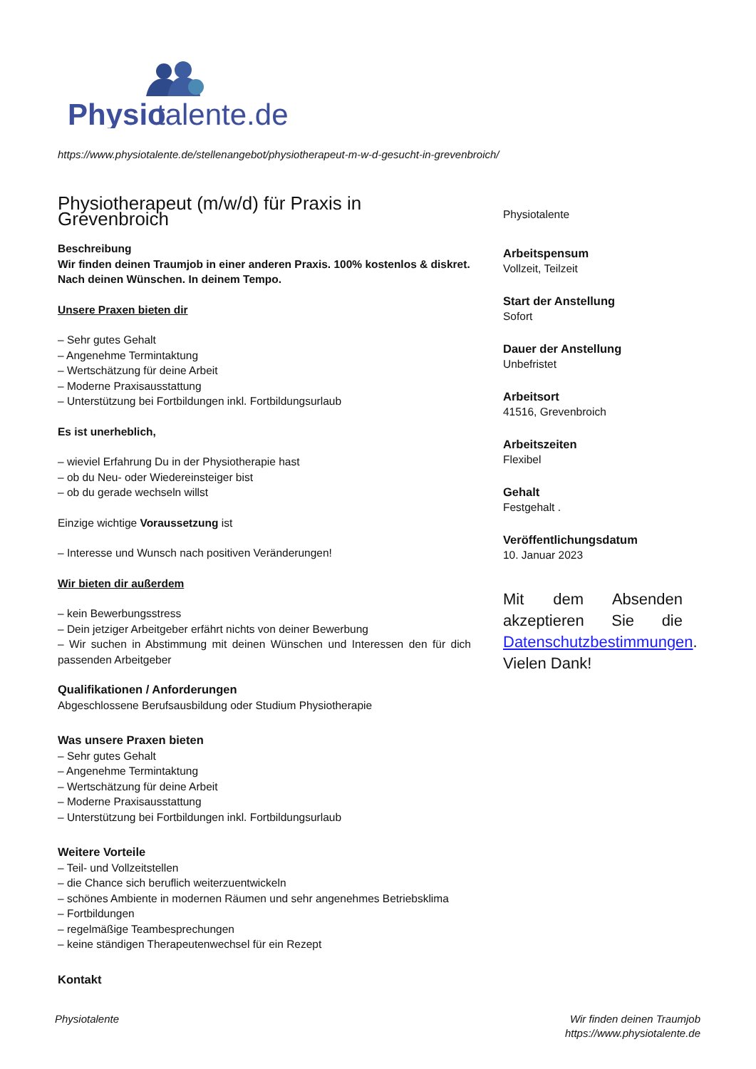Physio
talente.de
https://www.physiotalente.de/stellenangebot/physiotherapeut-m-w-d-gesucht-in-grevenbroich/
Physiotherapeut (m/w/d) für Praxis in Grevenbroich
Beschreibung
Wir finden deinen Traumjob in einer anderen Praxis. 100% kostenlos & diskret. Nach deinen Wünschen. In deinem Tempo.
Unsere Praxen bieten dir
– Sehr gutes Gehalt
– Angenehme Termintaktung
– Wertschätzung für deine Arbeit
– Moderne Praxisausstattung
– Unterstützung bei Fortbildungen inkl. Fortbildungsurlaub
Es ist unerheblich,
– wieviel Erfahrung Du in der Physiotherapie hast
– ob du Neu- oder Wiedereinsteiger bist
– ob du gerade wechseln willst
Einzige wichtige Voraussetzung ist
– Interesse und Wunsch nach positiven Veränderungen!
Wir bieten dir außerdem
– kein Bewerbungsstress
– Dein jetziger Arbeitgeber erfährt nichts von deiner Bewerbung
– Wir suchen in Abstimmung mit deinen Wünschen und Interessen den für dich passenden Arbeitgeber
Qualifikationen / Anforderungen
Abgeschlossene Berufsausbildung oder Studium Physiotherapie
Was unsere Praxen bieten
– Sehr gutes Gehalt
– Angenehme Termintaktung
– Wertschätzung für deine Arbeit
– Moderne Praxisausstattung
– Unterstützung bei Fortbildungen inkl. Fortbildungsurlaub
Weitere Vorteile
– Teil- und Vollzeitstellen
– die Chance sich beruflich weiterzuentwickeln
– schönes Ambiente in modernen Räumen und sehr angenehmes Betriebsklima
– Fortbildungen
– regelmäßige Teambesprechungen
– keine ständigen Therapeutenwechsel für ein Rezept
Kontakt
Physiotalente
Arbeitspensum
Vollzeit, Teilzeit
Start der Anstellung
Sofort
Dauer der Anstellung
Unbefristet
Arbeitsort
41516, Grevenbroich
Arbeitszeiten
Flexibel
Gehalt
Festgehalt .
Veröffentlichungsdatum
10. Januar 2023
Mit dem Absenden akzeptieren Sie die Datenschutzbestimmungen. Vielen Dank!
Physiotalente
Wir finden deinen Traumjob
https://www.physiotalente.de